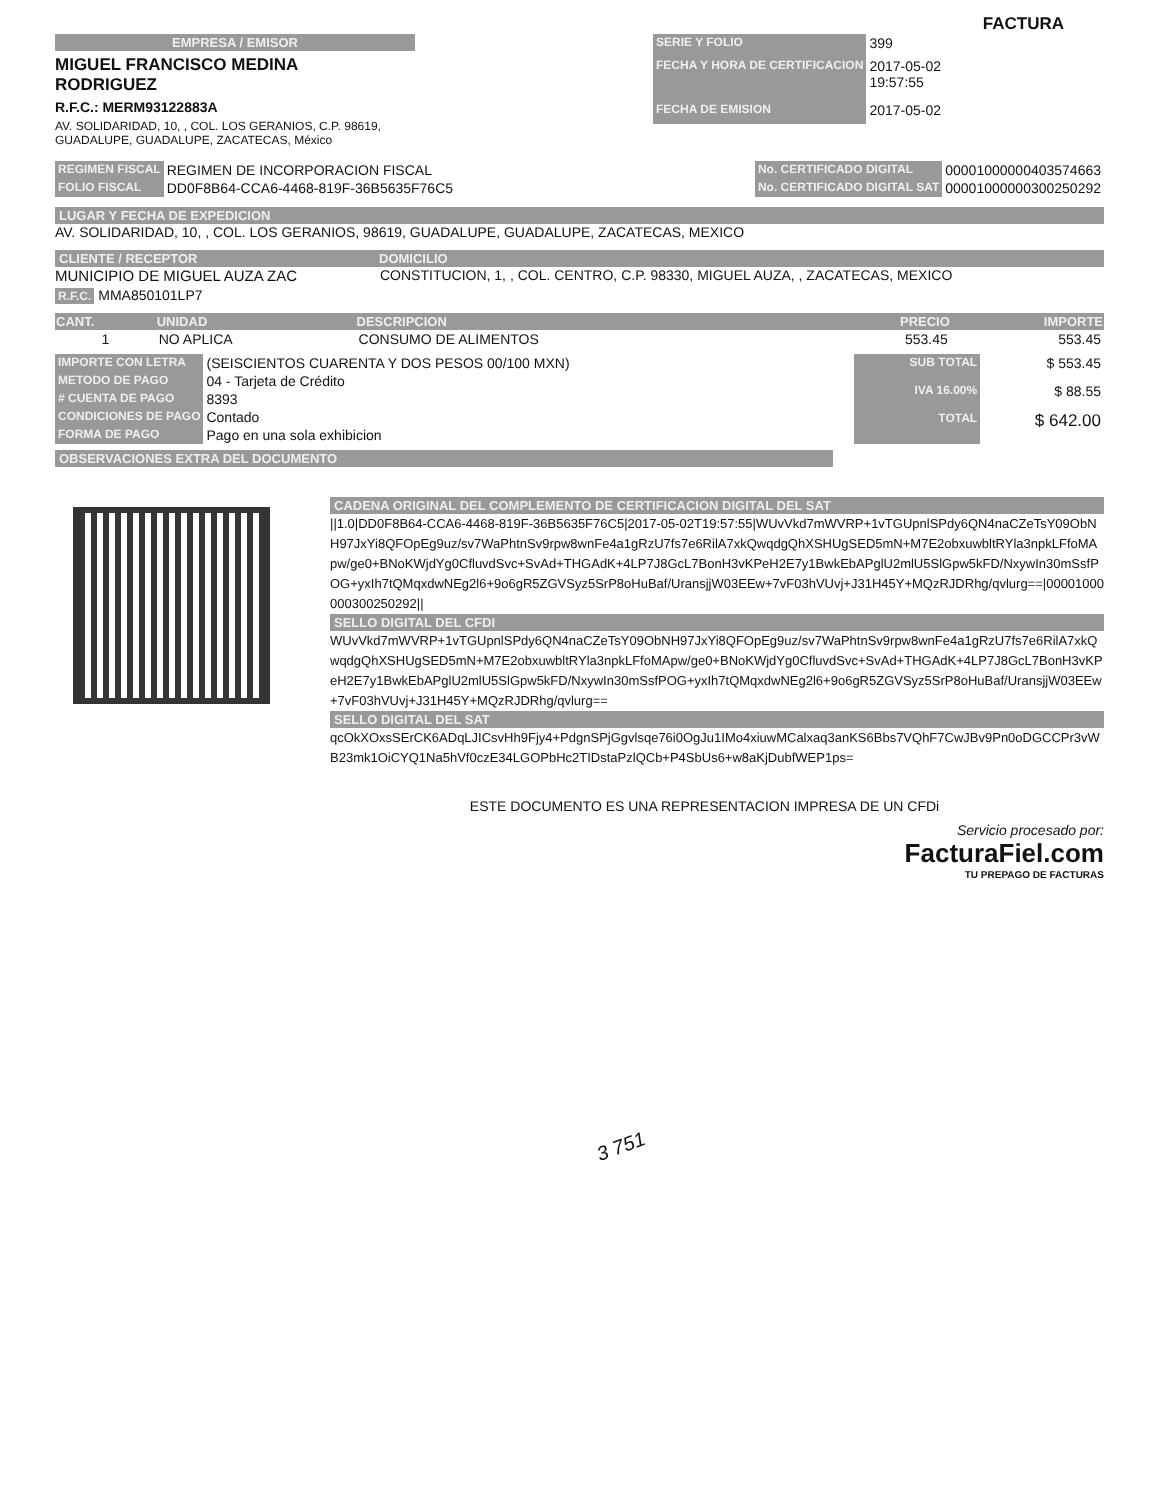FACTURA
EMPRESA / EMISOR
MIGUEL FRANCISCO MEDINA
RODRIGUEZ
R.F.C.: MERM93122883A
AV. SOLIDARIDAD, 10, , COL. LOS GERANIOS, C.P. 98619,
GUADALUPE, GUADALUPE, ZACATECAS, México
| SERIE Y FOLIO | 399 |
| FECHA Y HORA DE CERTIFICACION | 2017-05-02 19:57:55 |
| FECHA DE EMISION | 2017-05-02 |
| REGIMEN FISCAL | REGIMEN DE INCORPORACION FISCAL |
| FOLIO FISCAL | DD0F8B64-CCA6-4468-819F-36B5635F76C5 |
| No. CERTIFICADO DIGITAL | 00001000000403574663 |
| No. CERTIFICADO DIGITAL SAT | 00001000000300250292 |
LUGAR Y FECHA DE EXPEDICION
AV. SOLIDARIDAD, 10, , COL. LOS GERANIOS, 98619, GUADALUPE, GUADALUPE, ZACATECAS, MEXICO
CLIENTE / RECEPTOR DOMICILIO
MUNICIPIO DE MIGUEL AUZA ZAC CONSTITUCION, 1, , COL. CENTRO, C.P. 98330, MIGUEL AUZA, , ZACATECAS, MEXICO
R.F.C. MMA850101LP7
| CANT. | UNIDAD | DESCRIPCION | PRECIO | IMPORTE |
| --- | --- | --- | --- | --- |
| 1 | NO APLICA | CONSUMO DE ALIMENTOS | 553.45 | 553.45 |
| IMPORTE CON LETRA | (SEISCIENTOS CUARENTA Y DOS PESOS 00/100 MXN) |
| METODO DE PAGO | 04 - Tarjeta de Crédito |
| # CUENTA DE PAGO | 8393 |
| CONDICIONES DE PAGO | Contado |
| FORMA DE PAGO | Pago en una sola exhibicion |
| SUB TOTAL | $ 553.45 |
| IVA 16.00% | $ 88.55 |
| TOTAL | $ 642.00 |
OBSERVACIONES EXTRA DEL DOCUMENTO
CADENA ORIGINAL DEL COMPLEMENTO DE CERTIFICACION DIGITAL DEL SAT
||1.0|DD0F8B64-CCA6-4468-819F-36B5635F76C5|2017-05-02T19:57:55|WUvVkd7mWVRP+1vTGUpnlSPdy6QN4naCZeTsY09ObNH97JxYi8QFOpEg9uz/sv7WaPhtnSv9rpw8wnFe4a1gRzU7fs7e6RilA7xkQwqdgQhXSHUgSED5mN+M7E2obxuwbltRYla3npkLFfoMApw/ge0+BNoKWjdYg0CfluvdSvc+SvAd+THGAdK+4LP7J8GcL7BonH3vKPeH2E7y1BwkEbAPglU2mlU5SlGpw5kFD/NxywIn30mSsfPOG+yxIh7tQMqxdwNEg2l6+9o6gR5ZGVSyz5SrP8oHuBaf/UransjjW03EEw+7vF03hVUvj+J31H45Y+MQzRJDRhg/qvlurg==|00001000000300250292||
SELLO DIGITAL DEL CFDI
WUvVkd7mWVRP+1vTGUpnlSPdy6QN4naCZeTsY09ObNH97JxYi8QFOpEg9uz/sv7WaPhtnSv9rpw8wnFe4a1gRzU7fs7e6RilA7xkQwqdgQhXSHUgSED5mN+M7E2obxuwbltRYla3npkLFfoMApw/ge0+BNoKWjdYg0CfluvdSvc+SvAd+THGAdK+4LP7J8GcL7BonH3vKPeH2E7y1BwkEbAPglU2mlU5SlGpw5kFD/NxywIn30mSsfPOG+yxIh7tQMqxdwNEg2l6+9o6gR5ZGVSyz5SrP8oHuBaf/UransjjW03EEw+7vF03hVUvj+J31H45Y+MQzRJDRhg/qvlurg==
SELLO DIGITAL DEL SAT
qcOkXOxsSErCK6ADqLJICsvHh9Fjy4+PdgnSPjGgvlsqe76i0OgJu1IMo4xiuwMCalxaq3anKS6Bbs7VQhF7CwJBv9Pn0oDGCCPr3vWB23mk1OiCYQ1Na5hVf0czE34LGOPbHc2TIDstaPzlQCb+P4SbUs6+w8aKjDubfWEP1ps=
ESTE DOCUMENTO ES UNA REPRESENTACION IMPRESA DE UN CFDi
Servicio procesado por:
FacturaFiel.com
TU PREPAGO DE FACTURAS
3 751